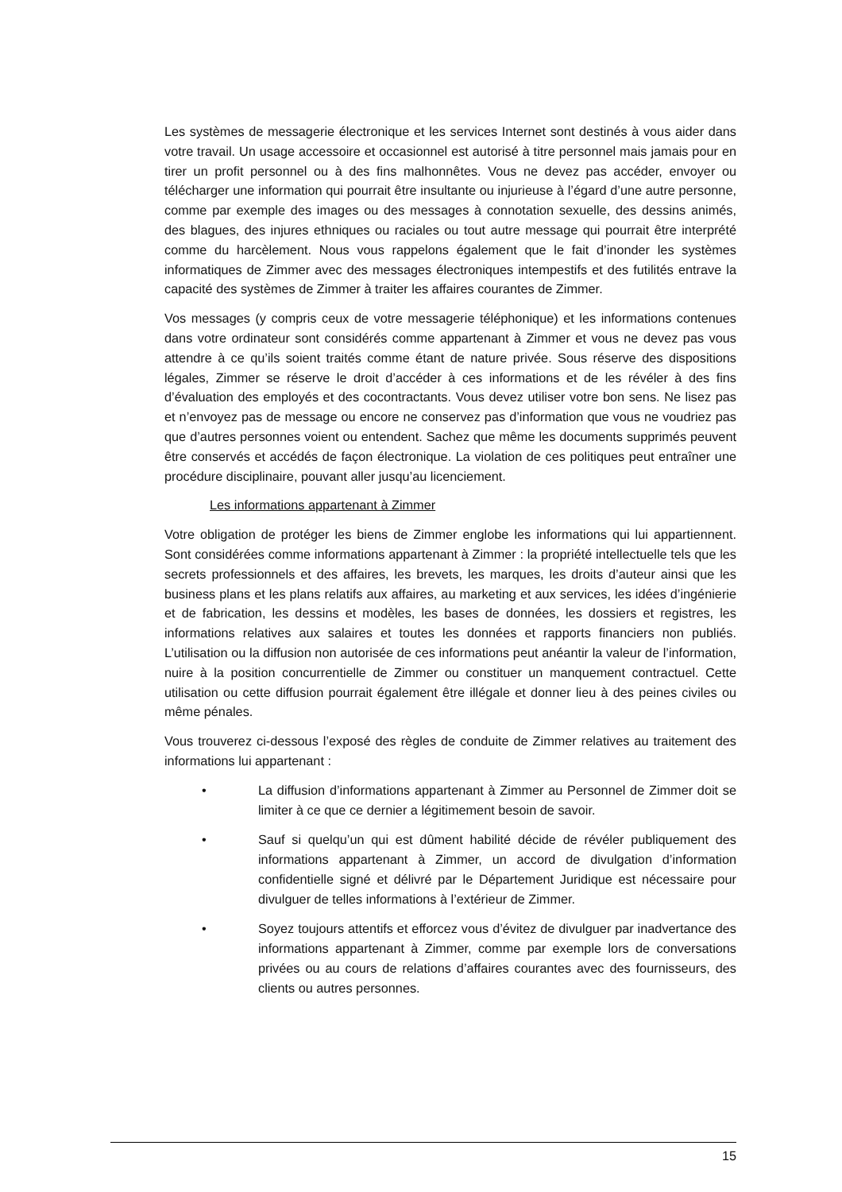Les systèmes de messagerie électronique et les services Internet sont destinés à vous aider dans votre travail. Un usage accessoire et occasionnel est autorisé à titre personnel mais jamais pour en tirer un profit personnel ou à des fins malhonnêtes. Vous ne devez pas accéder, envoyer ou télécharger une information qui pourrait être insultante ou injurieuse à l’égard d’une autre personne, comme par exemple des images ou des messages à connotation sexuelle, des dessins animés, des blagues, des injures ethniques ou raciales ou tout autre message qui pourrait être interprété comme du harcèlement. Nous vous rappelons également que le fait d’inonder les systèmes informatiques de Zimmer avec des messages électroniques intempestifs et des futilités entrave la capacité des systèmes de Zimmer à traiter les affaires courantes de Zimmer.
Vos messages (y compris ceux de votre messagerie téléphonique) et les informations contenues dans votre ordinateur sont considérés comme appartenant à Zimmer et vous ne devez pas vous attendre à ce qu’ils soient traités comme étant de nature privée. Sous réserve des dispositions légales, Zimmer se réserve le droit d’accéder à ces informations et de les révéler à des fins d’évaluation des employés et des cocontractants. Vous devez utiliser votre bon sens. Ne lisez pas et n’envoyez pas de message ou encore ne conservez pas d’information que vous ne voudriez pas que d’autres personnes voient ou entendent. Sachez que même les documents supprimés peuvent être conservés et accédés de façon électronique. La violation de ces politiques peut entraîner une procédure disciplinaire, pouvant aller jusqu’au licenciement.
Les informations appartenant à Zimmer
Votre obligation de protéger les biens de Zimmer englobe les informations qui lui appartiennent. Sont considérées comme informations appartenant à Zimmer : la propriété intellectuelle tels que les secrets professionnels et des affaires, les brevets, les marques, les droits d’auteur ainsi que les business plans et les plans relatifs aux affaires, au marketing et aux services, les idées d’ingénierie et de fabrication, les dessins et modèles, les bases de données, les dossiers et registres, les informations relatives aux salaires et toutes les données et rapports financiers non publiés. L’utilisation ou la diffusion non autorisée de ces informations peut anéantir la valeur de l’information, nuire à la position concurrentielle de Zimmer ou constituer un manquement contractuel. Cette utilisation ou cette diffusion pourrait également être illégale et donner lieu à des peines civiles ou même pénales.
Vous trouverez ci-dessous l’exposé des règles de conduite de Zimmer relatives au traitement des informations lui appartenant :
• La diffusion d’informations appartenant à Zimmer au Personnel de Zimmer doit se limiter à ce que ce dernier a légitimement besoin de savoir.
• Sauf si quelqu’un qui est dûment habilité décide de révéler publiquement des informations appartenant à Zimmer, un accord de divulgation d’information confidentielle signé et délivré par le Département Juridique est nécessaire pour divulguer de telles informations à l’extérieur de Zimmer.
• Soyez toujours attentifs et efforcez vous d’évitez de divulguer par inadvertance des informations appartenant à Zimmer, comme par exemple lors de conversations privées ou au cours de relations d’affaires courantes avec des fournisseurs, des clients ou autres personnes.
15